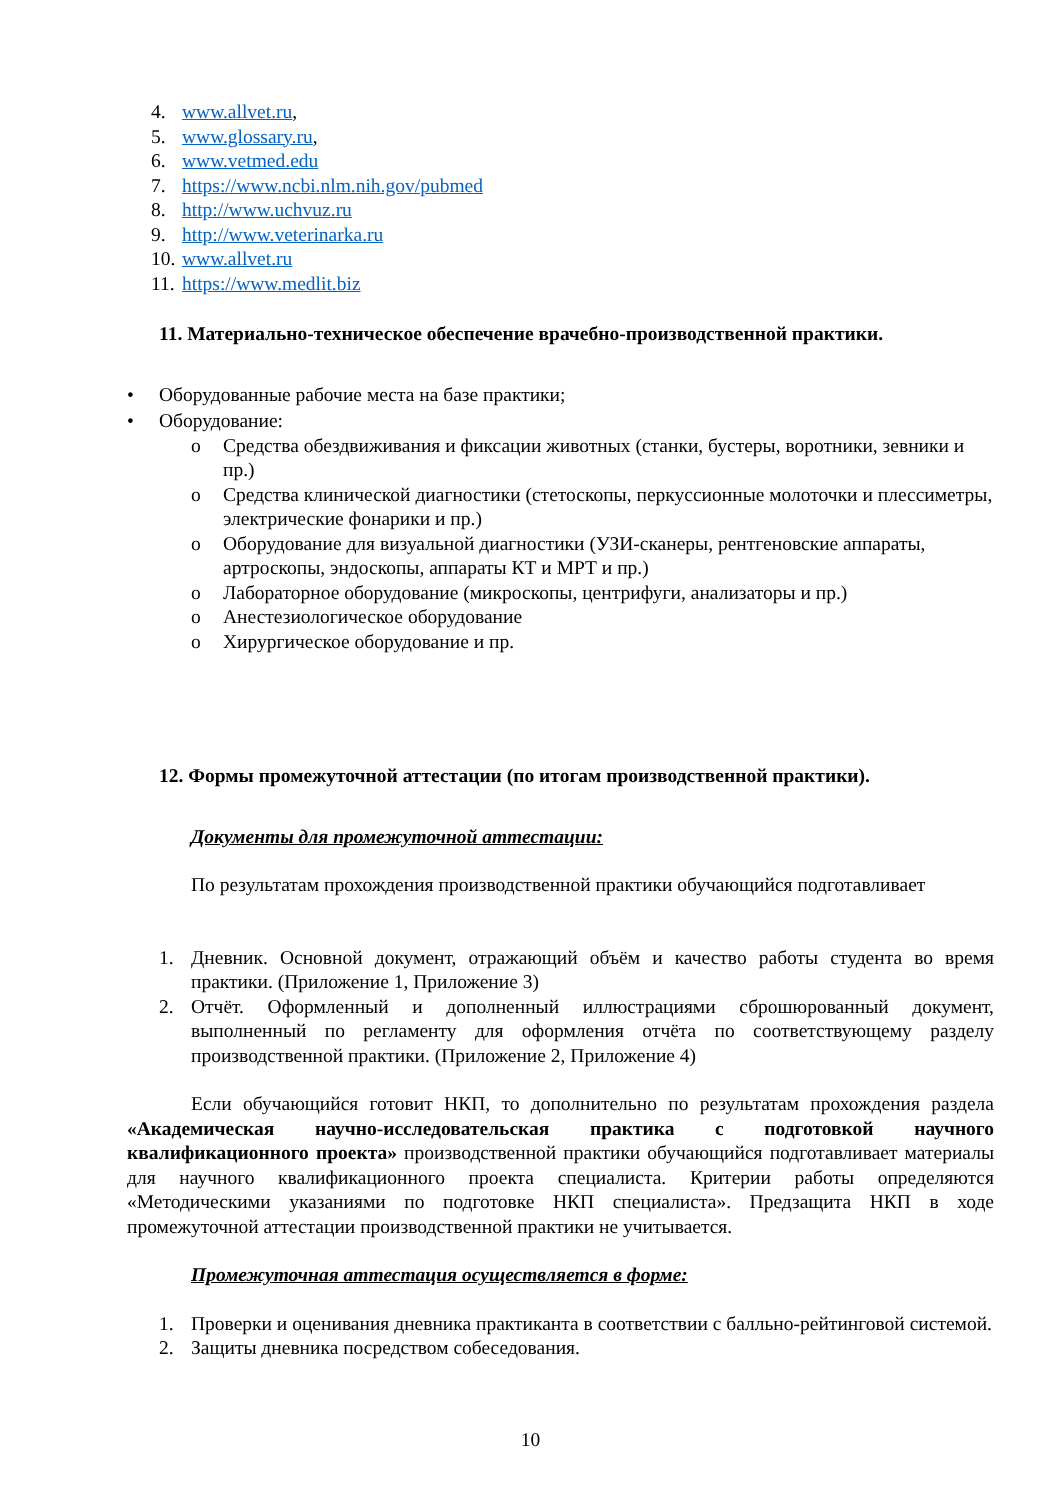4. www.allvet.ru,
5. www.glossary.ru,
6. www.vetmed.edu
7. https://www.ncbi.nlm.nih.gov/pubmed
8. http://www.uchvuz.ru
9. http://www.veterinarka.ru
10. www.allvet.ru
11. https://www.medlit.biz
11. Материально-техническое обеспечение врачебно-производственной практики.
• Оборудованные рабочие места на базе практики;
• Оборудование:
o Средства обездвиживания и фиксации животных (станки, бустеры, воротники, зевники и пр.)
o Средства клинической диагностики (стетоскопы, перкуссионные молоточки и плессиметры, электрические фонарики и пр.)
o Оборудование для визуальной диагностики (УЗИ-сканеры, рентгеновские аппараты, артроскопы, эндоскопы, аппараты КТ и МРТ и пр.)
o Лабораторное оборудование (микроскопы, центрифуги, анализаторы и пр.)
o Анестезиологическое оборудование
o Хирургическое оборудование и пр.
12. Формы промежуточной аттестации (по итогам производственной практики).
Документы для промежуточной аттестации:
По результатам прохождения производственной практики обучающийся подготавливает
1. Дневник. Основной документ, отражающий объём и качество работы студента во время практики. (Приложение 1, Приложение 3)
2. Отчёт. Оформленный и дополненный иллюстрациями сброшюрованный документ, выполненный по регламенту для оформления отчёта по соответствующему разделу производственной практики. (Приложение 2, Приложение 4)
Если обучающийся готовит НКП, то дополнительно по результатам прохождения раздела «Академическая научно-исследовательская практика с подготовкой научного квалификационного проекта» производственной практики обучающийся подготавливает материалы для научного квалификационного проекта специалиста. Критерии работы определяются «Методическими указаниями по подготовке НКП специалиста». Предзащита НКП в ходе промежуточной аттестации производственной практики не учитывается.
Промежуточная аттестация осуществляется в форме:
1. Проверки и оценивания дневника практиканта в соответствии с балльно-рейтинговой системой.
2. Защиты дневника посредством собеседования.
10